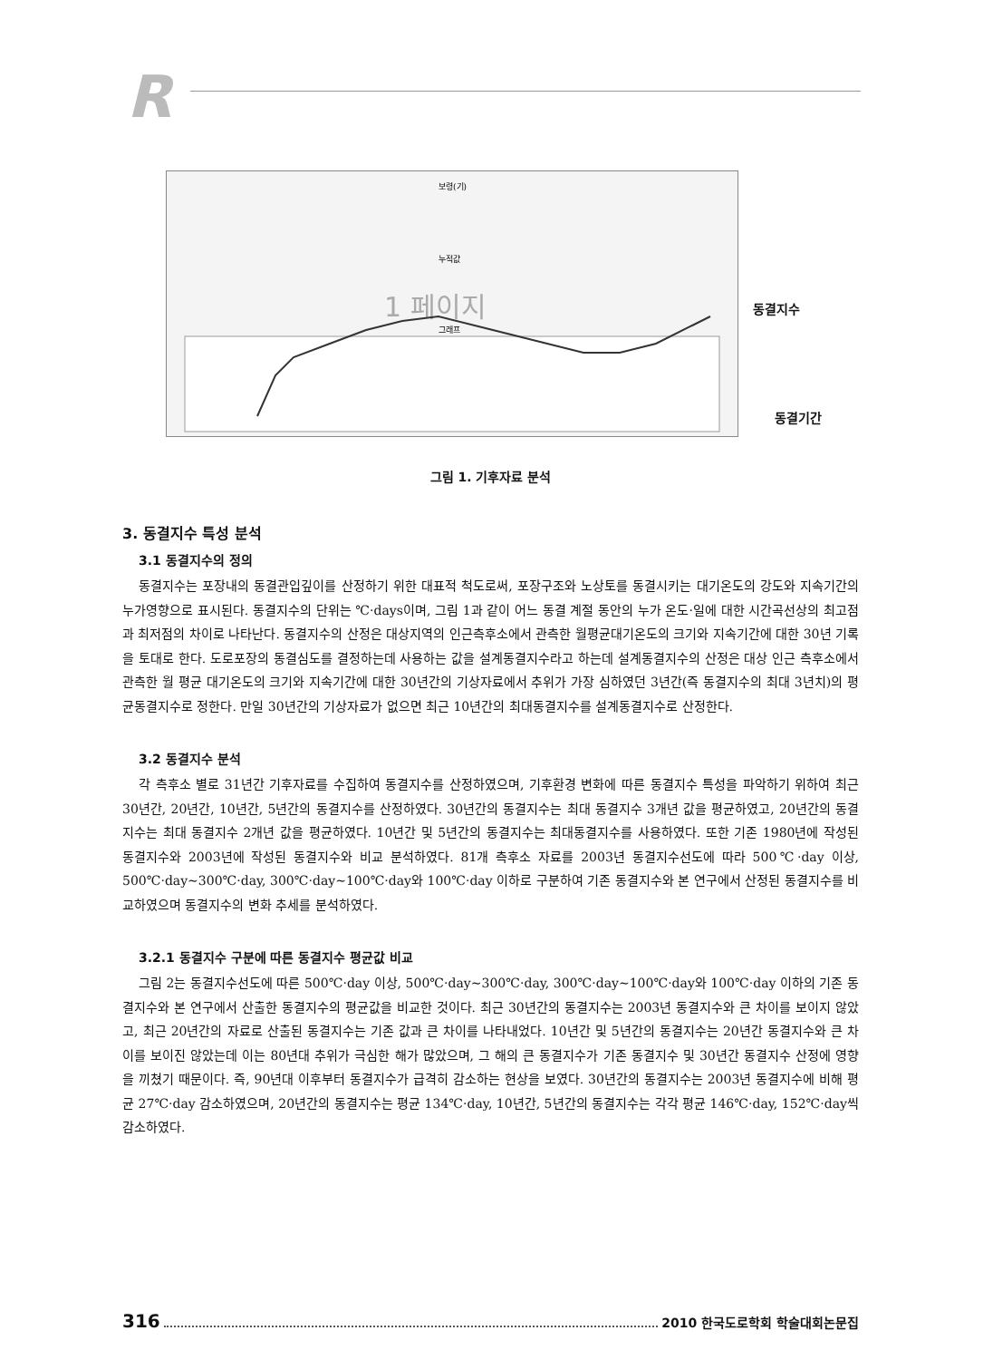R
보령(기)
누적값
1 페이지
그래프
동결지수
동결기간
그림 1. 기후자료 분석
3. 동결지수 특성 분석
3.1 동결지수의 정의
동결지수는 포장내의 동결관입깊이를 산정하기 위한 대표적 척도로써, 포장구조와 노상토를 동결시키는 대기온도의 강도와 지속기간의 누가영향으로 표시된다. 동결지수의 단위는 ℃·days이며, 그림 1과 같이 어느 동결 계절 동안의 누가 온도·일에 대한 시간곡선상의 최고점과 최저점의 차이로 나타난다. 동결지수의 산정은 대상지역의 인근측후소에서 관측한 월평균대기온도의 크기와 지속기간에 대한 30년 기록을 토대로 한다. 도로포장의 동결심도를 결정하는데 사용하는 값을 설계동결지수라고 하는데 설계동결지수의 산정은 대상 인근 측후소에서 관측한 월 평균 대기온도의 크기와 지속기간에 대한 30년간의 기상자료에서 추위가 가장 심하였던 3년간(즉 동결지수의 최대 3년치)의 평균동결지수로 정한다. 만일 30년간의 기상자료가 없으면 최근 10년간의 최대동결지수를 설계동결지수로 산정한다.
3.2 동결지수 분석
각 측후소 별로 31년간 기후자료를 수집하여 동결지수를 산정하였으며, 기후환경 변화에 따른 동결지수 특성을 파악하기 위하여 최근 30년간, 20년간, 10년간, 5년간의 동결지수를 산정하였다. 30년간의 동결지수는 최대 동결지수 3개년 값을 평균하였고, 20년간의 동결지수는 최대 동결지수 2개년 값을 평균하였다. 10년간 및 5년간의 동결지수는 최대동결지수를 사용하였다. 또한 기존 1980년에 작성된 동결지수와 2003년에 작성된 동결지수와 비교 분석하였다. 81개 측후소 자료를 2003년 동결지수선도에 따라 500℃·day 이상, 500℃·day∼300℃·day, 300℃·day∼100℃·day와 100℃·day 이하로 구분하여 기존 동결지수와 본 연구에서 산정된 동결지수를 비교하였으며 동결지수의 변화 추세를 분석하였다.
3.2.1 동결지수 구분에 따른 동결지수 평균값 비교
그림 2는 동결지수선도에 따른 500℃·day 이상, 500℃·day∼300℃·day, 300℃·day∼100℃·day와 100℃·day 이하의 기존 동결지수와 본 연구에서 산출한 동결지수의 평균값을 비교한 것이다. 최근 30년간의 동결지수는 2003년 동결지수와 큰 차이를 보이지 않았고, 최근 20년간의 자료로 산출된 동결지수는 기존 값과 큰 차이를 나타내었다. 10년간 및 5년간의 동결지수는 20년간 동결지수와 큰 차이를 보이진 않았는데 이는 80년대 추위가 극심한 해가 많았으며, 그 해의 큰 동결지수가 기존 동결지수 및 30년간 동결지수 산정에 영향을 끼쳤기 때문이다. 즉, 90년대 이후부터 동결지수가 급격히 감소하는 현상을 보였다. 30년간의 동결지수는 2003년 동결지수에 비해 평균 27℃·day 감소하였으며, 20년간의 동결지수는 평균 134℃·day, 10년간, 5년간의 동결지수는 각각 평균 146℃·day, 152℃·day씩 감소하였다.
316 2010 한국도로학회 학술대회논문집